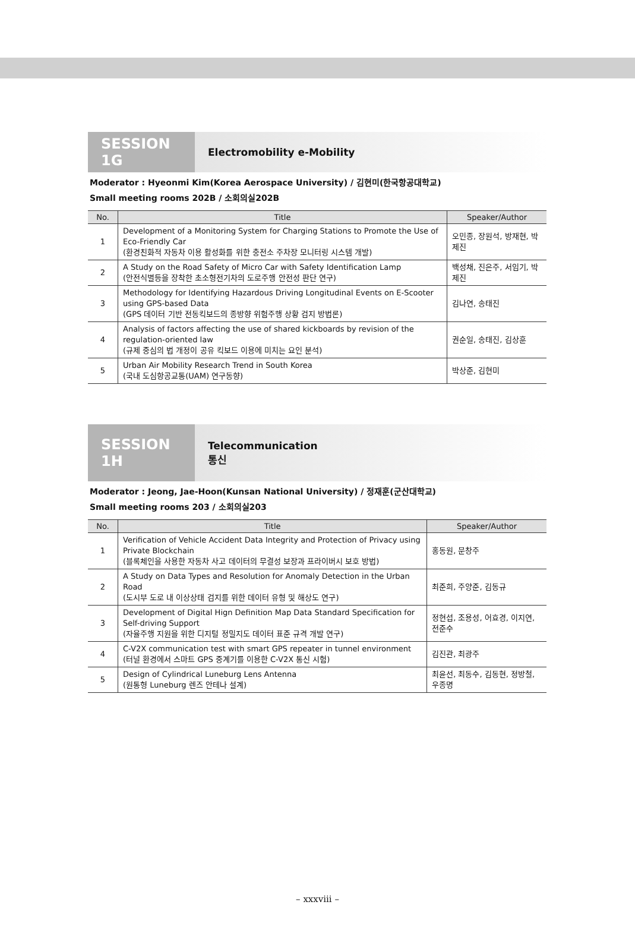SESSION 1G
Electromobility e-Mobility
Moderator : Hyeonmi Kim(Korea Aerospace University) / 김현미(한국항공대학교)
Small meeting rooms 202B / 소회의실202B
| No. | Title | Speaker/Author |
| --- | --- | --- |
| 1 | Development of a Monitoring System for Charging Stations to Promote the Use of Eco-Friendly Car (환경친화적 자동차 이용 활성화를 위한 충전소 주차장 모니터링 시스템 개발) | 오민종, 장원석, 방재현, 박제진 |
| 2 | A Study on the Road Safety of Micro Car with Safety Identification Lamp (안전식별등을 장착한 초소형전기차의 도로주행 안전성 판단 연구) | 백성채, 진은주, 서임기, 박제진 |
| 3 | Methodology for Identifying Hazardous Driving Longitudinal Events on E-Scooter using GPS-based Data (GPS 데이터 기반 전동킥보드의 종방향 위험주행 상황 검지 방법론) | 김나연, 송태진 |
| 4 | Analysis of factors affecting the use of shared kickboards by revision of the regulation-oriented law (규제 중심의 법 개정이 공유 킥보드 이용에 미치는 요인 분석) | 권순일, 송태진, 김상훈 |
| 5 | Urban Air Mobility Research Trend in South Korea (국내 도심항공교통(UAM) 연구동향) | 박상준, 김현미 |
SESSION 1H
Telecommunication
통신
Moderator : Jeong, Jae-Hoon(Kunsan National University) / 정재훈(군산대학교)
Small meeting rooms 203 / 소회의실203
| No. | Title | Speaker/Author |
| --- | --- | --- |
| 1 | Verification of Vehicle Accident Data Integrity and Protection of Privacy using Private Blockchain (블록체인을 사용한 자동차 사고 데이터의 무결성 보장과 프라이버시 보호 방법) | 홍동원, 문창주 |
| 2 | A Study on Data Types and Resolution for Anomaly Detection in the Urban Road (도시부 도로 내 이상상태 검지를 위한 데이터 유형 및 해상도 연구) | 최준희, 주양준, 김동규 |
| 3 | Development of Digital Hign Definition Map Data Standard Specification for Self-driving Support (자율주행 지원을 위한 디지털 정밀지도 데이터 표준 규격 개발 연구) | 정현섭, 조용성, 어효경, 이지연, 전준수 |
| 4 | C-V2X communication test with smart GPS repeater in tunnel environment (터널 환경에서 스마트 GPS 중계기를 이용한 C-V2X 통신 시험) | 김진관, 최광주 |
| 5 | Design of Cylindrical Luneburg Lens Antenna (원통형 Luneburg 렌즈 안테나 설계) | 최윤선, 최동수, 김동현, 정방철, 우종명 |
– xxxviii –